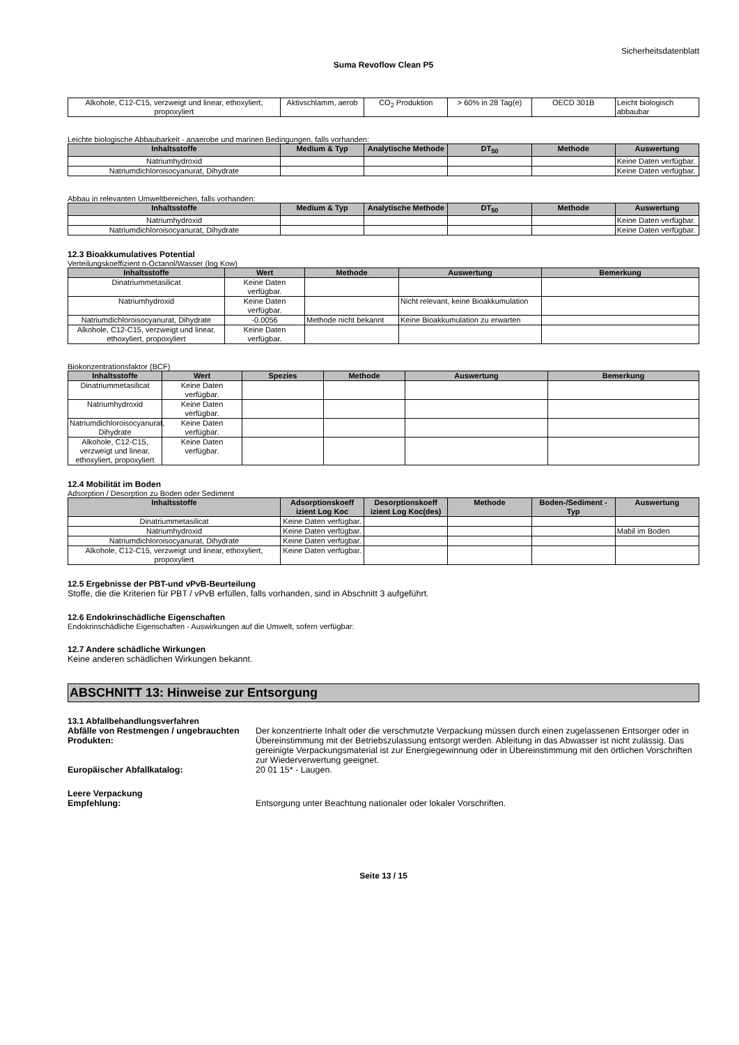Sicherheitsdatenblatt
Suma Revoflow Clean P5
| Alkohole, C12-C15, verzweigt und linear, ethoxyliert, propoxyliert | Aktivschlamm, aerob | CO<sub>2</sub> Produktion | > 60% in 28 Tag(e) | OECD 301B | Leicht biologisch abbaubar |
Leichte biologische Abbaubarkeit - anaerobe und marinen Bedingungen, falls vorhanden:
| Inhaltsstoffe | Medium & Typ | Analytische Methode | DT<sub>50</sub> | Methode | Auswertung |
| --- | --- | --- | --- | --- | --- |
| Natriumhydroxid | | | | | Keine Daten verfügbar. |
| Natriumdichloroisocyanurat, Dihydrate | | | | | Keine Daten verfügbar. |
Abbau in relevanten Umweltbereichen, falls vorhanden:
| Inhaltsstoffe | Medium & Typ | Analytische Methode | DT<sub>50</sub> | Methode | Auswertung |
| --- | --- | --- | --- | --- | --- |
| Natriumhydroxid | | | | | Keine Daten verfügbar. |
| Natriumdichloroisocyanurat, Dihydrate | | | | | Keine Daten verfügbar. |
12.3 Bioakkumulatives Potential
Verteilungskoeffizient n-Octanol/Wasser (log Kow)
| Inhaltsstoffe | Wert | Methode | Auswertung | Bemerkung |
| --- | --- | --- | --- | --- |
| Dinatriummetasilicat | Keine Daten verfügbar. | | | |
| Natriumhydroxid | Keine Daten verfügbar. | | Nicht relevant, keine Bioakkumulation | |
| Natriumdichloroisocyanurat, Dihydrate | -0.0056 | Methode nicht bekannt | Keine Bioakkumulation zu erwarten | |
| Alkohole, C12-C15, verzweigt und linear, ethoxyliert, propoxyliert | Keine Daten verfügbar. | | | |
Biokonzentrationsfaktor (BCF)
| Inhaltsstoffe | Wert | Spezies | Methode | Auswertung | Bemerkung |
| --- | --- | --- | --- | --- | --- |
| Dinatriummetasilicat | Keine Daten verfügbar. | | | | |
| Natriumhydroxid | Keine Daten verfügbar. | | | | |
| Natriumdichloroisocyanurat, Dihydrate | Keine Daten verfügbar. | | | | |
| Alkohole, C12-C15, verzweigt und linear, ethoxyliert, propoxyliert | Keine Daten verfügbar. | | | | |
12.4 Mobilität im Boden
Adsorption / Desorption zu Boden oder Sediment
| Inhaltsstoffe | Adsorptionskoeff izient Log Koc | Desorptionskoeff izient Log Koc(des) | Methode | Boden-/Sediment -Typ | Auswertung |
| --- | --- | --- | --- | --- | --- |
| Dinatriummetasilicat | Keine Daten verfügbar. | | | | |
| Natriumhydroxid | Keine Daten verfügbar. | | | | Mabil im Boden |
| Natriumdichloroisocyanurat, Dihydrate | Keine Daten verfügbar. | | | | |
| Alkohole, C12-C15, verzweigt und linear, ethoxyliert, propoxyliert | Keine Daten verfügbar. | | | | |
12.5 Ergebnisse der PBT-und vPvB-Beurteilung
Stoffe, die die Kriterien für PBT / vPvB erfüllen, falls vorhanden, sind in Abschnitt 3 aufgeführt.
12.6 Endokrinschädliche Eigenschaften
Endokrinschädliche Eigenschaften - Auswirkungen auf die Umwelt, sofern verfügbar:
12.7 Andere schädliche Wirkungen
Keine anderen schädlichen Wirkungen bekannt.
ABSCHNITT 13: Hinweise zur Entsorgung
13.1 Abfallbehandlungsverfahren
Abfälle von Restmengen / ungebrauchten Produkten:
Der konzentrierte Inhalt oder die verschmutzte Verpackung müssen durch einen zugelassenen Entsorger oder in Übereinstimmung mit der Betriebszulassung entsorgt werden. Ableitung in das Abwasser ist nicht zulässig. Das gereinigte Verpackungsmaterial ist zur Energiegewinnung oder in Übereinstimmung mit den örtlichen Vorschriften zur Wiederverwertung geeignet.
Europäischer Abfallkatalog: 20 01 15* - Laugen.
Leere Verpackung
Empfehlung: Entsorgung unter Beachtung nationaler oder lokaler Vorschriften.
Seite 13 / 15